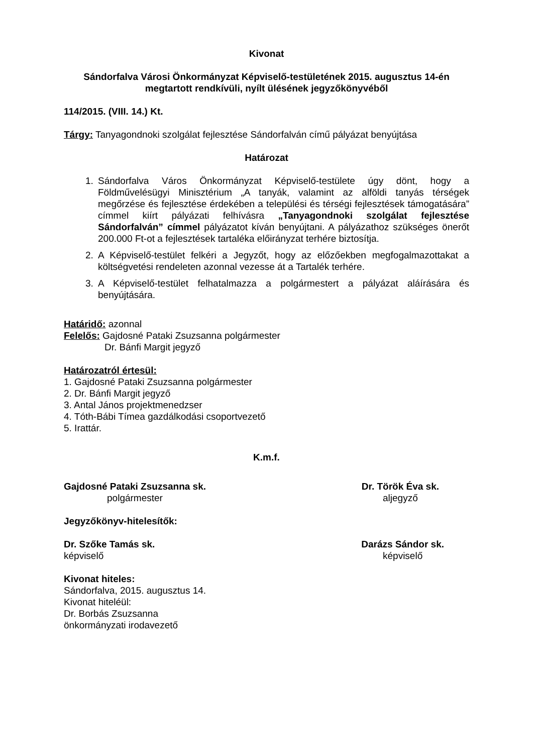Kivonat
Sándorfalva Városi Önkormányzat Képviselő-testületének 2015. augusztus 14-én megtartott rendkívüli, nyílt ülésének jegyzőkönyvéből
114/2015. (VIII. 14.) Kt.
Tárgy: Tanyagondnoki szolgálat fejlesztése Sándorfalván című pályázat benyújtása
Határozat
1. Sándorfalva Város Önkormányzat Képviselő-testülete úgy dönt, hogy a Földművelésügyi Minisztérium „A tanyák, valamint az alföldi tanyás térségek megőrzése és fejlesztése érdekében a települési és térségi fejlesztések támogatására” címmel kiírt pályázati felhívásra „Tanyagondnoki szolgálat fejlesztése Sándorfalván” címmel pályázatot kíván benyújtani. A pályázathoz szükséges önerőt 200.000 Ft-ot a fejlesztések tartaléka előirányzat terhére biztosítja.
2. A Képviselő-testület felkéri a Jegyzőt, hogy az előzőekben megfogalmazottakat a költségvetési rendeleten azonnal vezesse át a Tartalék terhére.
3. A Képviselő-testület felhatalmazza a polgármestert a pályázat aláírására és benyújtására.
Határidő: azonnal
Felelős: Gajdosné Pataki Zsuzsanna polgármester
Dr. Bánfi Margit jegyző
Határozatról értesül:
1. Gajdosné Pataki Zsuzsanna polgármester
2. Dr. Bánfi Margit jegyző
3. Antal János projektmenedzser
4. Tóth-Bábi Tímea gazdálkodási csoportvezető
5. Irattár.
K.m.f.
Gajdosné Pataki Zsuzsanna sk.
polgármester
Dr. Török Éva sk.
aljegyző
Jegyzőkönyv-hitelesítők:
Dr. Szőke Tamás sk.
képviselő
Darázs Sándor sk.
képviselő
Kivonat hiteles:
Sándorfalva, 2015. augusztus 14.
Kivonat hiteléül:
Dr. Borbás Zsuzsanna
önkormányzati irodavezető